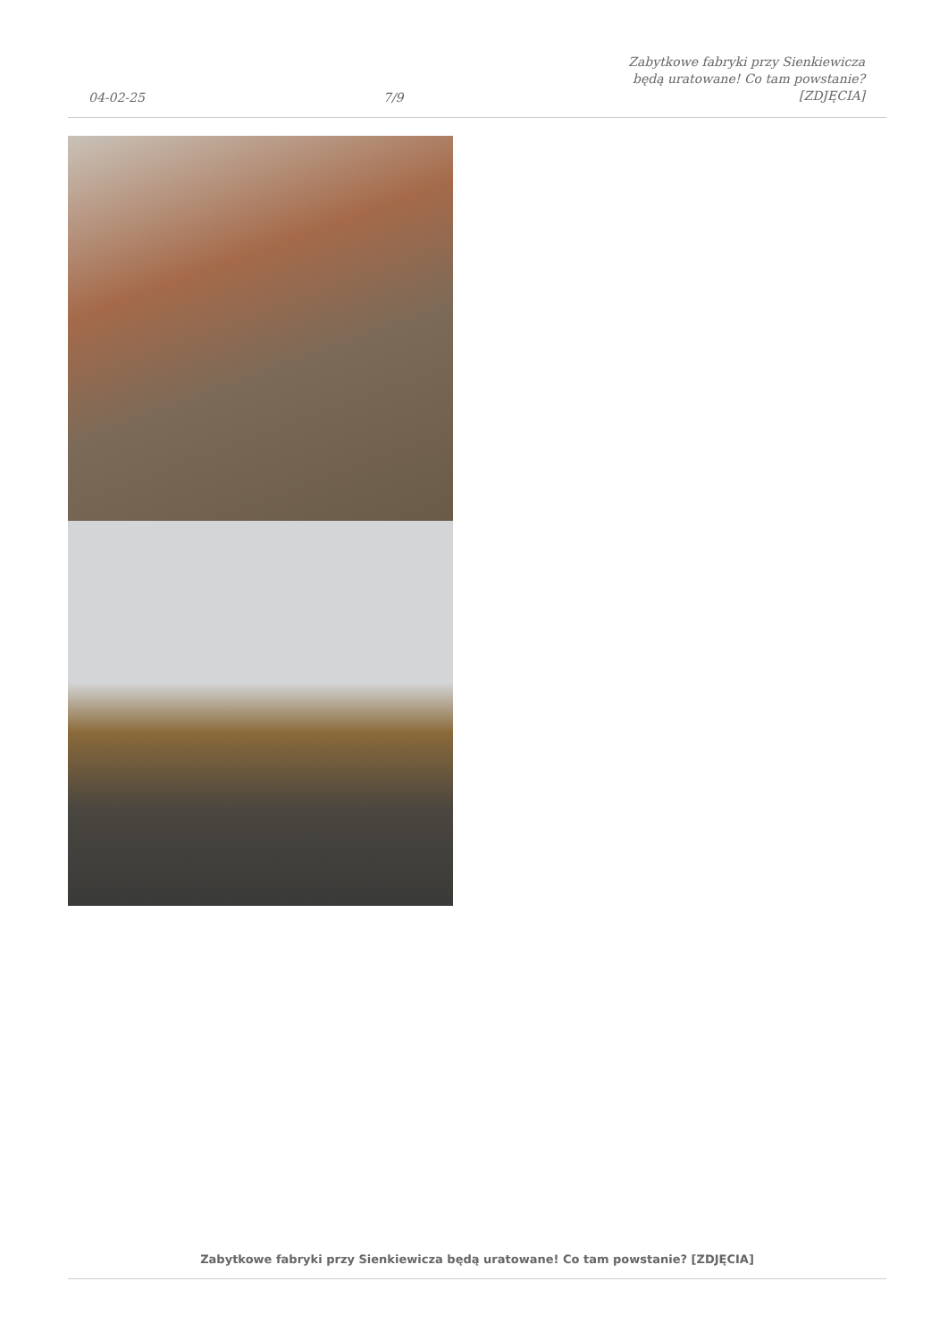04-02-25
7/9
Zabytkowe fabryki przy Sienkiewicza
będą uratowane! Co tam powstanie?
[ZDJĘCIA]
Zabytkowe fabryki przy Sienkiewicza będą uratowane! Co tam powstanie? [ZDJĘCIA]